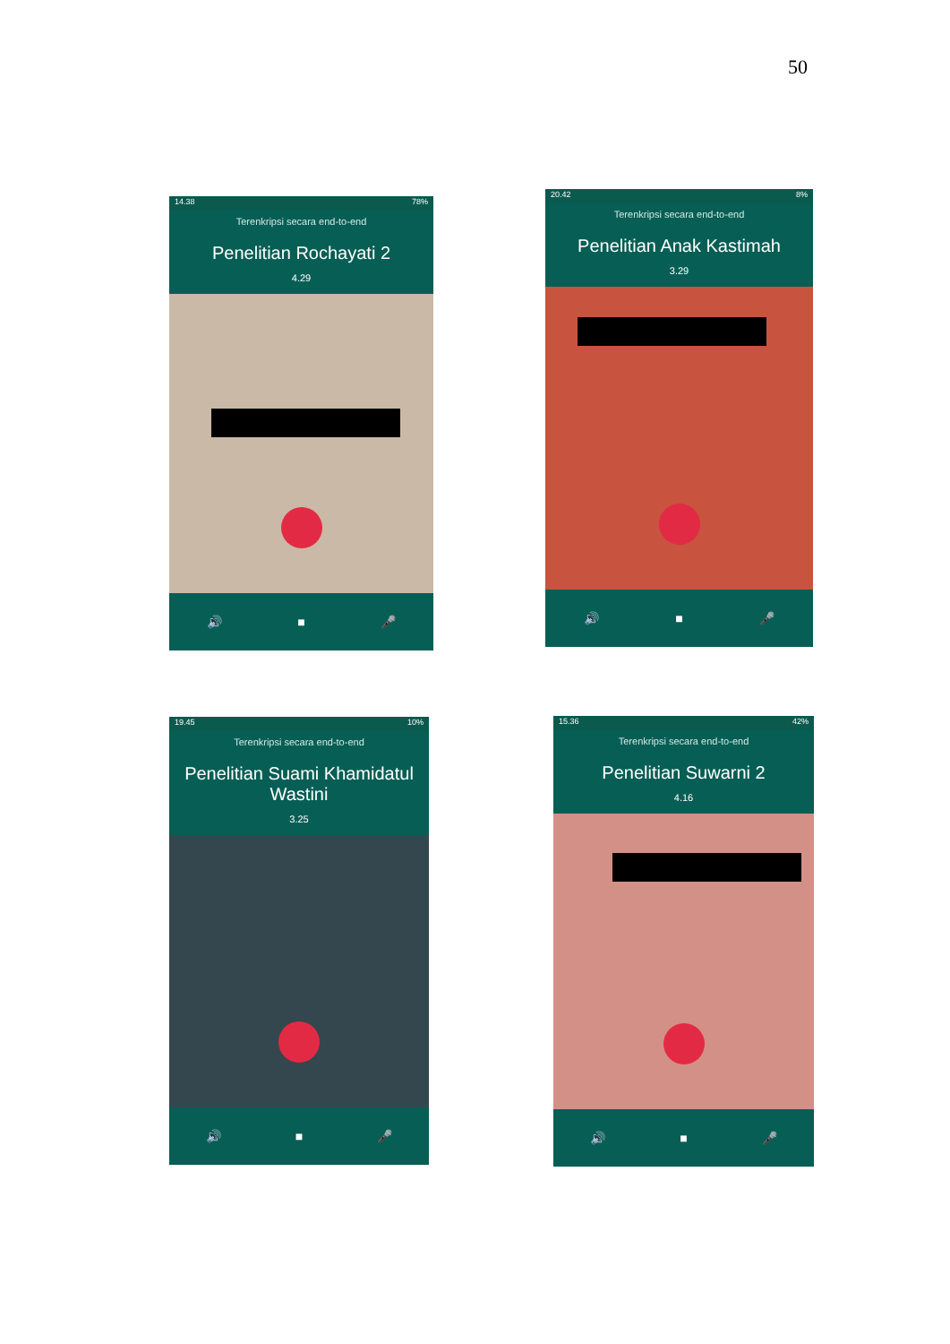50
14.38 78%
Terenkripsi secara end-to-end
Penelitian Rochayati 2
4.29
🔊 ■ 🎤
20.42 8%
Terenkripsi secara end-to-end
Penelitian Anak Kastimah
3.29
🔊 ■ 🎤
19.45 10%
Terenkripsi secara end-to-end
Penelitian Suami Khamidatul Wastini
3.25
🔊 ■ 🎤
15.36 42%
Terenkripsi secara end-to-end
Penelitian Suwarni 2
4.16
🔊 ■ 🎤